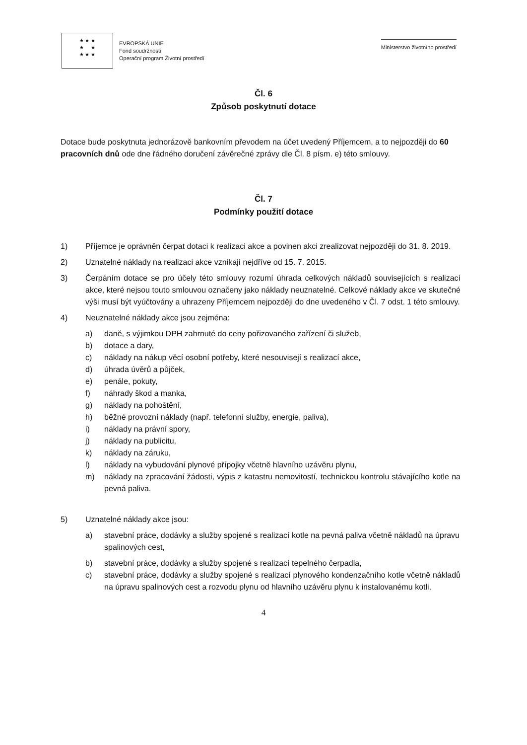★ ★ ★
★ ★
★ ★ ★
EVROPSKÁ UNIE
Fond soudržnosti
Operační program Životní prostředí
Ministerstvo životního prostředí
Čl. 6
Způsob poskytnutí dotace
Dotace bude poskytnuta jednorázově bankovním převodem na účet uvedený Příjemcem, a to nejpozději do 60 pracovních dnů ode dne řádného doručení závěrečné zprávy dle Čl. 8 písm. e) této smlouvy.
Čl. 7
Podmínky použití dotace
1) Příjemce je oprávněn čerpat dotaci k realizaci akce a povinen akci zrealizovat nejpozději do 31. 8. 2019.
2) Uznatelné náklady na realizaci akce vznikají nejdříve od 15. 7. 2015.
3) Čerpáním dotace se pro účely této smlouvy rozumí úhrada celkových nákladů souvisejících s realizací akce, které nejsou touto smlouvou označeny jako náklady neuznatelné. Celkové náklady akce ve skutečné výši musí být vyúčtovány a uhrazeny Příjemcem nejpozději do dne uvedeného v Čl. 7 odst. 1 této smlouvy.
4) Neuznatelné náklady akce jsou zejména:
a) daně, s výjimkou DPH zahrnuté do ceny pořizovaného zařízení či služeb,
b) dotace a dary,
c) náklady na nákup věcí osobní potřeby, které nesouvisejí s realizací akce,
d) úhrada úvěrů a půjček,
e) penále, pokuty,
f) náhrady škod a manka,
g) náklady na pohoštění,
h) běžné provozní náklady (např. telefonní služby, energie, paliva),
i) náklady na právní spory,
j) náklady na publicitu,
k) náklady na záruku,
l) náklady na vybudování plynové přípojky včetně hlavního uzávěru plynu,
m) náklady na zpracování žádosti, výpis z katastru nemovitostí, technickou kontrolu stávajícího kotle na pevná paliva.
5) Uznatelné náklady akce jsou:
a) stavební práce, dodávky a služby spojené s realizací kotle na pevná paliva včetně nákladů na úpravu spalinových cest,
b) stavební práce, dodávky a služby spojené s realizací tepelného čerpadla,
c) stavební práce, dodávky a služby spojené s realizací plynového kondenzačního kotle včetně nákladů na úpravu spalinových cest a rozvodu plynu od hlavního uzávěru plynu k instalovanému kotli,
4